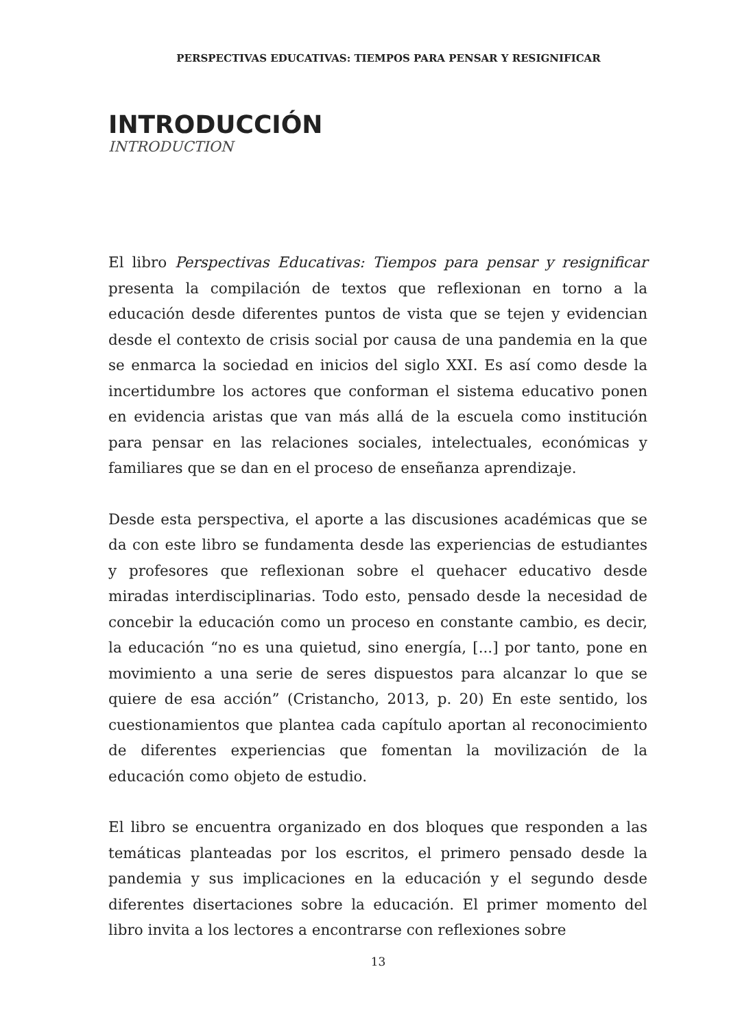PERSPECTIVAS EDUCATIVAS: TIEMPOS PARA PENSAR Y RESIGNIFICAR
INTRODUCCIÓN
INTRODUCTION
El libro Perspectivas Educativas: Tiempos para pensar y resignificar presenta la compilación de textos que reflexionan en torno a la educación desde diferentes puntos de vista que se tejen y evidencian desde el contexto de crisis social por causa de una pandemia en la que se enmarca la sociedad en inicios del siglo XXI. Es así como desde la incertidumbre los actores que conforman el sistema educativo ponen en evidencia aristas que van más allá de la escuela como institución para pensar en las relaciones sociales, intelectuales, económicas y familiares que se dan en el proceso de enseñanza aprendizaje.
Desde esta perspectiva, el aporte a las discusiones académicas que se da con este libro se fundamenta desde las experiencias de estudiantes y profesores que reflexionan sobre el quehacer educativo desde miradas interdisciplinarias. Todo esto, pensado desde la necesidad de concebir la educación como un proceso en constante cambio, es decir, la educación “no es una quietud, sino energía, [...] por tanto, pone en movimiento a una serie de seres dispuestos para alcanzar lo que se quiere de esa acción” (Cristancho, 2013, p. 20) En este sentido, los cuestionamientos que plantea cada capítulo aportan al reconocimiento de diferentes experiencias que fomentan la movilización de la educación como objeto de estudio.
El libro se encuentra organizado en dos bloques que responden a las temáticas planteadas por los escritos, el primero pensado desde la pandemia y sus implicaciones en la educación y el segundo desde diferentes disertaciones sobre la educación. El primer momento del libro invita a los lectores a encontrarse con reflexiones sobre
13